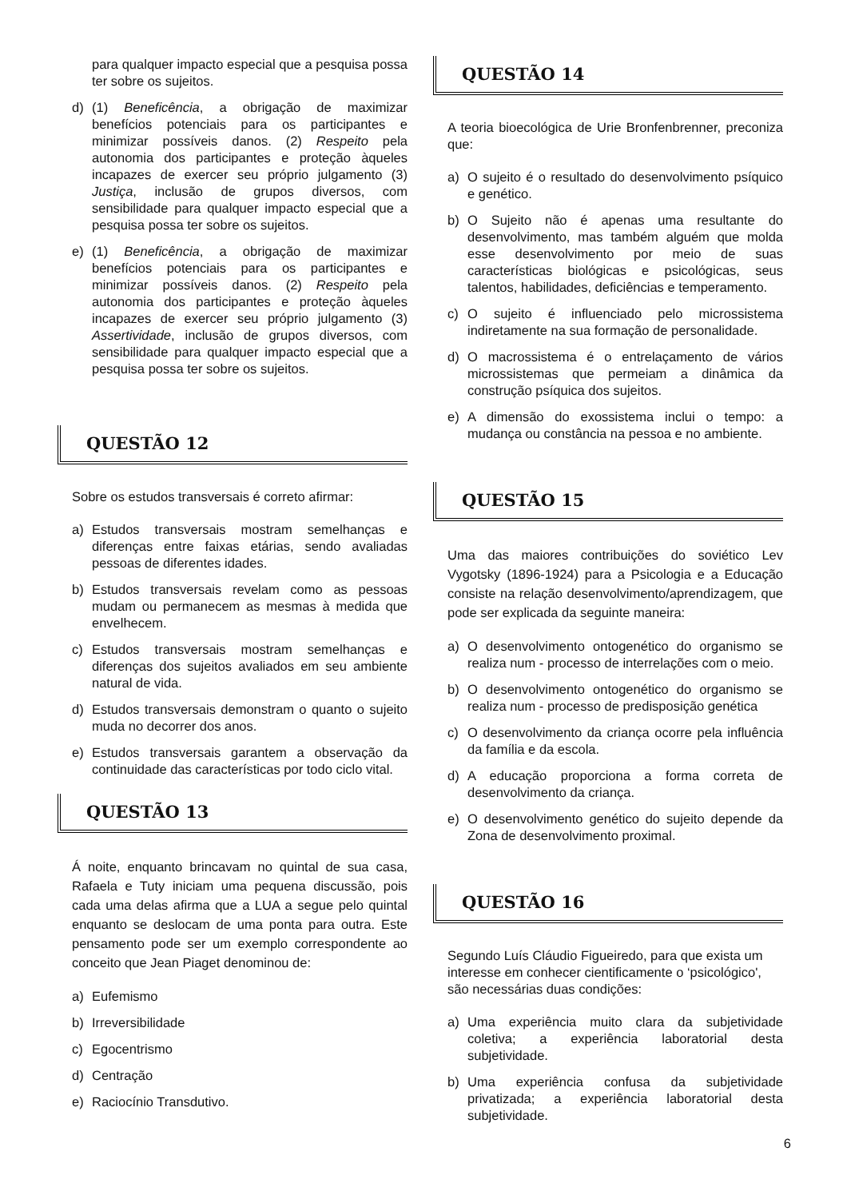para qualquer impacto especial que a pesquisa possa ter sobre os sujeitos.
d) (1) Beneficência, a obrigação de maximizar benefícios potenciais para os participantes e minimizar possíveis danos. (2) Respeito pela autonomia dos participantes e proteção àqueles incapazes de exercer seu próprio julgamento (3) Justiça, inclusão de grupos diversos, com sensibilidade para qualquer impacto especial que a pesquisa possa ter sobre os sujeitos.
e) (1) Beneficência, a obrigação de maximizar benefícios potenciais para os participantes e minimizar possíveis danos. (2) Respeito pela autonomia dos participantes e proteção àqueles incapazes de exercer seu próprio julgamento (3) Assertividade, inclusão de grupos diversos, com sensibilidade para qualquer impacto especial que a pesquisa possa ter sobre os sujeitos.
QUESTÃO 12
Sobre os estudos transversais é correto afirmar:
a) Estudos transversais mostram semelhanças e diferenças entre faixas etárias, sendo avaliadas pessoas de diferentes idades.
b) Estudos transversais revelam como as pessoas mudam ou permanecem as mesmas à medida que envelhecem.
c) Estudos transversais mostram semelhanças e diferenças dos sujeitos avaliados em seu ambiente natural de vida.
d) Estudos transversais demonstram o quanto o sujeito muda no decorrer dos anos.
e) Estudos transversais garantem a observação da continuidade das características por todo ciclo vital.
QUESTÃO 13
Á noite, enquanto brincavam no quintal de sua casa, Rafaela e Tuty iniciam uma pequena discussão, pois cada uma delas afirma que a LUA a segue pelo quintal enquanto se deslocam de uma ponta para outra. Este pensamento pode ser um exemplo correspondente ao conceito que Jean Piaget denominou de:
a) Eufemismo
b) Irreversibilidade
c) Egocentrismo
d) Centração
e) Raciocínio Transdutivo.
QUESTÃO 14
A teoria bioecológica de Urie Bronfenbrenner, preconiza que:
a) O sujeito é o resultado do desenvolvimento psíquico e genético.
b) O Sujeito não é apenas uma resultante do desenvolvimento, mas também alguém que molda esse desenvolvimento por meio de suas características biológicas e psicológicas, seus talentos, habilidades, deficiências e temperamento.
c) O sujeito é influenciado pelo microssistema indiretamente na sua formação de personalidade.
d) O macrossistema é o entrelaçamento de vários microssistemas que permeiam a dinâmica da construção psíquica dos sujeitos.
e) A dimensão do exossistema inclui o tempo: a mudança ou constância na pessoa e no ambiente.
QUESTÃO 15
Uma das maiores contribuições do soviético Lev Vygotsky (1896-1924) para a Psicologia e a Educação consiste na relação desenvolvimento/aprendizagem, que pode ser explicada da seguinte maneira:
a) O desenvolvimento ontogenético do organismo se realiza num - processo de interrelações com o meio.
b) O desenvolvimento ontogenético do organismo se realiza num - processo de predisposição genética
c) O desenvolvimento da criança ocorre pela influência da família e da escola.
d) A educação proporciona a forma correta de desenvolvimento da criança.
e) O desenvolvimento genético do sujeito depende da Zona de desenvolvimento proximal.
QUESTÃO 16
Segundo Luís Cláudio Figueiredo, para que exista um interesse em conhecer cientificamente o ‘psicológico', são necessárias duas condições:
a) Uma experiência muito clara da subjetividade coletiva; a experiência laboratorial desta subjetividade.
b) Uma experiência confusa da subjetividade privatizada; a experiência laboratorial desta subjetividade.
6